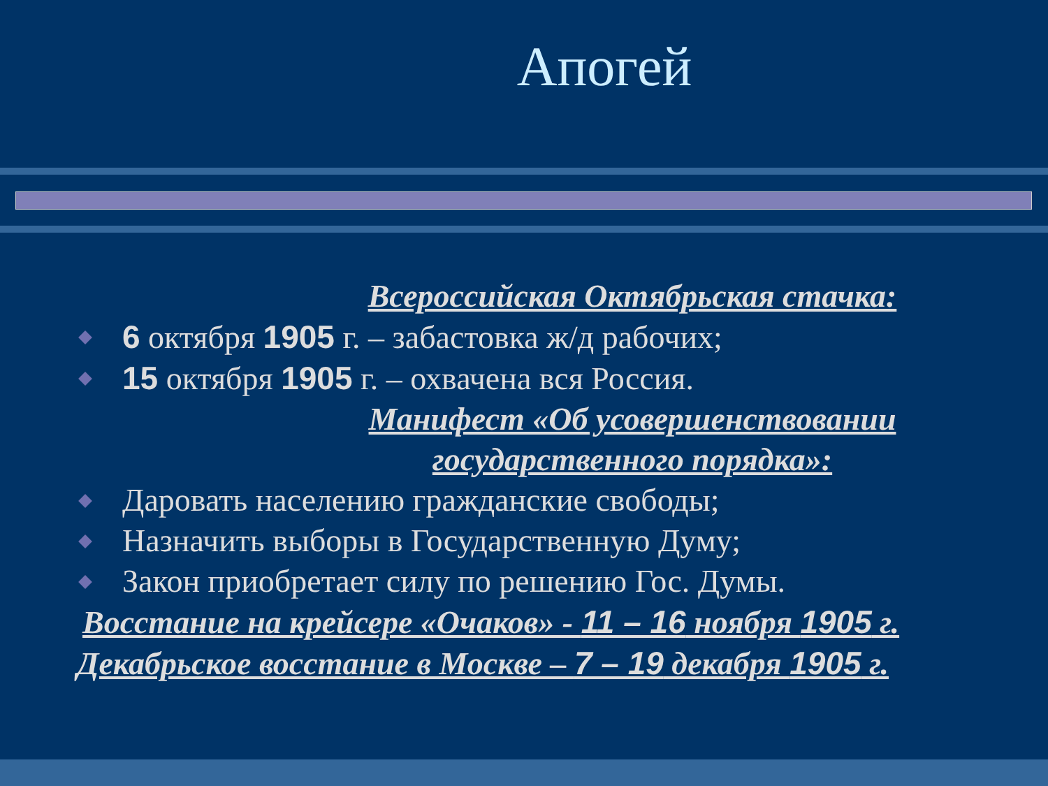Апогей
Всероссийская Октябрьская стачка:
6 октября 1905 г. – забастовка ж/д рабочих;
15 октября 1905 г. – охвачена вся Россия.
Манифест «Об усовершенствовании
государственного порядка»:
Даровать населению гражданские свободы;
Назначить выборы в Государственную Думу;
Закон приобретает силу по решению Гос. Думы.
Восстание на крейсере «Очаков» - 11 – 16 ноября 1905 г.
Декабрьское восстание в Москве – 7 – 19 декабря 1905 г.